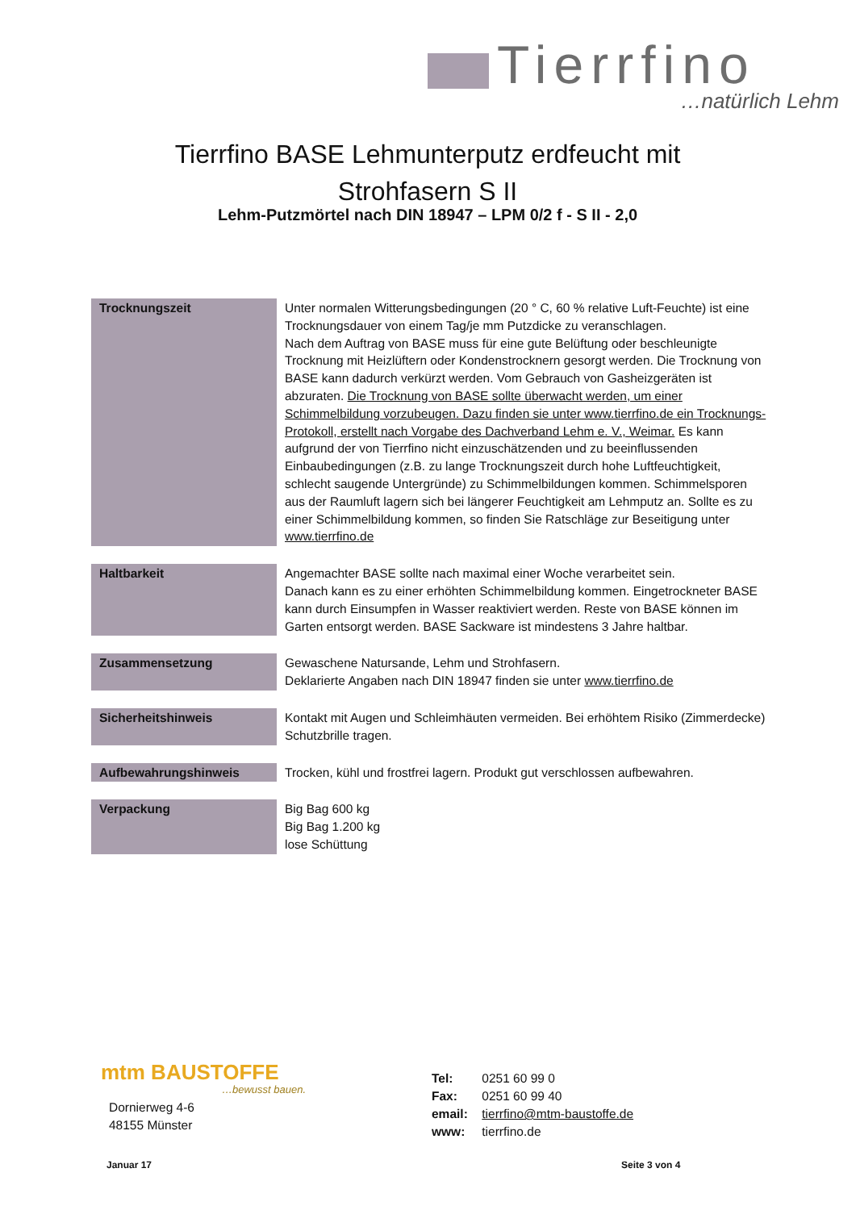Tierrfino
…natürlich Lehm
Tierrfino BASE Lehmunterputz erdfeucht mit Strohfasern S II
Lehm-Putzmörtel nach DIN 18947 – LPM 0/2 f - S II - 2,0
| Trocknungszeit | Unter normalen Witterungsbedingungen (20 ° C, 60 % relative Luft-Feuchte) ist eine Trocknungsdauer von einem Tag/je mm Putzdicke zu veranschlagen. Nach dem Auftrag von BASE muss für eine gute Belüftung oder beschleunigte Trocknung mit Heizlüftern oder Kondenstrocknern gesorgt werden. Die Trocknung von BASE kann dadurch verkürzt werden. Vom Gebrauch von Gasheizgeräten ist abzuraten. Die Trocknung von BASE sollte überwacht werden, um einer Schimmelbildung vorzubeugen. Dazu finden sie unter www.tierrfino.de ein Trocknungs-Protokoll, erstellt nach Vorgabe des Dachverband Lehm e. V., Weimar. Es kann aufgrund der von Tierrfino nicht einzuschätzenden und zu beeinflussenden Einbaubedingungen (z.B. zu lange Trocknungszeit durch hohe Luftfeuchtigkeit, schlecht saugende Untergründe) zu Schimmelbildungen kommen. Schimmelsporen aus der Raumluft lagern sich bei längerer Feuchtigkeit am Lehmputz an. Sollte es zu einer Schimmelbildung kommen, so finden Sie Ratschläge zur Beseitigung unter www.tierrfino.de |
| Haltbarkeit | Angemachter BASE sollte nach maximal einer Woche verarbeitet sein. Danach kann es zu einer erhöhten Schimmelbildung kommen. Eingetrockneter BASE kann durch Einsumpfen in Wasser reaktiviert werden. Reste von BASE können im Garten entsorgt werden. BASE Sackware ist mindestens 3 Jahre haltbar. |
| Zusammensetzung | Gewaschene Natursande, Lehm und Strohfasern. Deklarierte Angaben nach DIN 18947 finden sie unter www.tierrfino.de |
| Sicherheitshinweis | Kontakt mit Augen und Schleimhäuten vermeiden. Bei erhöhtem Risiko (Zimmerdecke) Schutzbrille tragen. |
| Aufbewahrungshinweis | Trocken, kühl und frostfrei lagern. Produkt gut verschlossen aufbewahren. |
| Verpackung | Big Bag 600 kg Big Bag 1.200 kg lose Schüttung |
mtm BAUSTOFFE
…bewusst bauen.
Dornierweg 4-6
48155 Münster
Tel: 0251 60 99 0
Fax: 0251 60 99 40
email: tierrfino@mtm-baustoffe.de
www: tierrfino.de
Januar 17 Seite 3 von 4